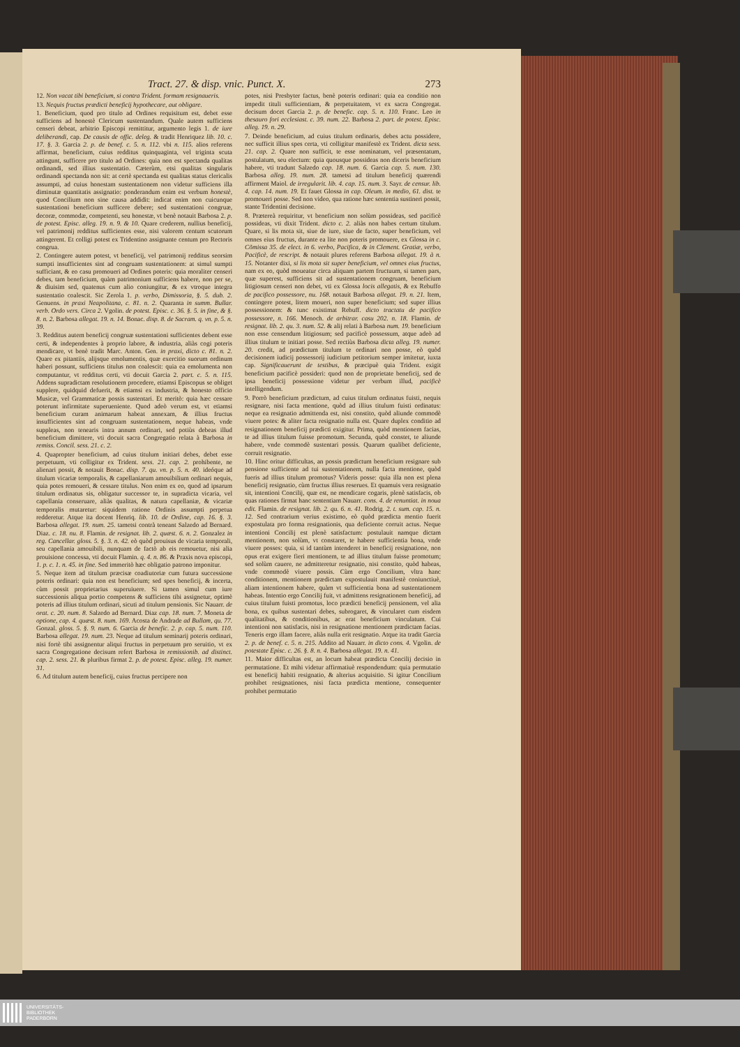Tract. 27. & disp. vnic. Punct. X. 273
12. Non vacat tibi beneficium, si contra Trident. formam resignaueris.
13. Nequis fructus prædicti beneficij hypothecare, aut obligare.
1. Beneficium, quod pro titulo ad Ordines requisitum est, debet esse sufficiens ad honestè Clericum sustentandum. Quale autem sufficiens censeri debeat, arbitrio Episcopi remittitur, argumento legis 1. de iure deliberandi, cap. De causis de offic. deleg. & tradit Henriquez lib. 10. c. 17. §. 3. Garcia 2. p. de benef. c. 5. n. 112. vbi n. 115. alios referens affirmat, beneficium, cuius redditus quinquaginta, vel triginta scuta attingunt, sufficere pro titulo ad Ordines: quia non est spectanda qualitas ordinandi, sed illius sustentatio. Cæterùm, etsi qualitas singularis ordinandi spectanda non sit: at certè spectanda est qualitas status clericalis assumpti, ad cuius honestam sustentationem non videtur sufficiens illa diminutæ quantitatis assignatio: ponderandum enim est verbum honestè, quod Concilium non sine causa addidit: indicat enim non cuicunque sustentationi beneficium sufficere debere; sed sustentationi congruæ, decoræ, commodæ, competenti, seu honestæ, vt benè notauit Barbosa 2. p. de potest. Episc. alleg. 19. n. 9. & 10. Quare crederem, nullius beneficij, vel patrimonij redditus sufficientes esse, nisi valorem centum scutorum attingerent. Et colligi potest ex Tridentino assignante centum pro Rectoris congrua.
2. Contingere autem potest, vt beneficij, vel patrimonij redditus seorsim sumpti insufficientes sint ad congruam sustentationem: at simul sumpti sufficiant, & eo casu promoueri ad Ordines poteris: quia moraliter censeri debes, tam beneficium, quàm patrimonium sufficiens habere, non per se, & diuisim sed, quatenus cum alio coniungitur, & ex vtroque integra sustentatio coalescit. Sic Zerola 1. p. verbo, Dimissoria, §. 5. dub. 2. Genuens. in praxi Neapolitana, c. 81. n. 2. Quaranta in summ. Bullar. verb. Ordo vers. Circa 2. Vgolin. de potest. Episc. c. 36. §. 5. in fine, & §. 8. n. 2. Barbosa allegat. 19. n. 14. Bonac. disp. 8. de Sacram. q. vn. p. 5. n. 39.
3. Redditus autem beneficij congruæ sustentationi sufficientes debent esse certi, & independentes à proprio labore, & industria, aliàs cogi poteris mendicare, vt benè tradit Marc. Anton. Gen. in praxi, dicto c. 81. n. 2. Quare ex pitantiis, alijsque emolumentis, quæ exercitio suorum ordinum haberi possunt, sufficiens titulus non coalescit: quia ea emolumenta non computantur, vt redditus certi, vti docuit Garcia 2. part. c. 5. n. 115. Addens supradictam resolutionem procedere, etiamsi Episcopus se obliget supplere, quidquid defuerit, & etiamsi ex industria, & honesto officio Musicæ, vel Grammaticæ possis sustentari. Et meritò: quia hæc cessare poterunt infirmitate superueniente. Quod adeò verum est, vt etiamsi beneficium curam animarum habeat annexam, & illius fructus insufficientes sint ad congruam sustentationem, neque habeas, vnde suppleas, non tenearis intra annum ordinari, sed potiùs debeas illud beneficium dimittere, vti docuit sacra Congregatio relata à Barbosa in remiss. Concil. sess. 21. c. 2.
4. Quapropter beneficium, ad cuius titulum initiari debes, debet esse perpetuum, vti colligitur ex Trident. sess. 21. cap. 2. prohibente, ne alienari possit, & notauit Bonac. disp. 7. qu. vn. p. 5. n. 40. ideóque ad titulum vicariæ temporalis, & capellaniarum amouibilium ordinari nequis, quia potes remoueri, & cessare titulus. Non enim ex eo, quod ad ipsarum titulum ordinatus sis, obligatur successor te, in supradicta vicaria, vel capellania conseruare, aliàs qualitas, & natura capellaniæ, & vicariæ temporalis mutaretur: siquidem ratione Ordinis assumpti perpetua redderetur. Atque ita docent Henriq. lib. 10. de Ordine, cap. 16. §. 3. Barbosa allegat. 19. num. 25. tametsi contrà teneant Salzedo ad Bernard. Diaz. c. 18. nu. 8. Flamin. de resignat. lib. 2. quæst. 6. n. 2. Gonzalez in reg. Cancellar. gloss. 5. §. 3. n. 42. eò quòd prouisus de vicaria temporali, seu capellania amouibili, nunquam de factò ab eis remouetur, nisi alia prouisione concessa, vti docuit Flamin. q. 4. n. 86. & Praxis nova episcopi, 1. p. c. 1. n. 45. in fine. Sed immeritò hæc obligatio patrono imponitur.
5. Neque item ad titulum præcisæ coadiutoriæ cum futura successione poteris ordinari: quia non est beneficium; sed spes beneficij, & incerta, cùm possit proprietarius superuiuere. Si tamen simul cum iure successionis aliqua portio competens & sufficiens tibi assignetur, optimè poteris ad illius titulum ordinari, sicuti ad titulum pensionis. Sic Nauarr. de orat. c. 20. num. 8. Salzedo ad Bernard. Diaz cap. 18. num. 7. Moneta de optione, cap. 4. quæst. 8. num. 169. Acosta de Andrade ad Bullam, qu. 77. Gonzal. gloss. 5. §. 9. num. 6. Garcia de benefic. 2. p. cap. 5. num. 110. Barbosa allegat. 19. num. 23. Neque ad titulum seminarij poteris ordinari, nisi fortè tibi assignentur aliqui fructus in perpetuum pro seruitio, vt ex sacra Congregatione decisum refert Barbosa in remissionib. ad distinct. cap. 2. sess. 21. & pluribus firmat 2. p. de potest. Episc. alleg. 19. numer. 31.
6. Ad titulum autem beneficij, cuius fructus percipere non
potes, nisi Presbyter factus, benè poteris ordinari: quia ea conditio non impedit tituli sufficientiam, & perpetuitatem, vt ex sacra Congregat. decisum docet Garcia 2. p. de benefic. cap. 5. n. 110. Franc. Leo in thesauro fori ecclesiast. c. 39. num. 22. Barbosa 2. part. de potest. Episc. alleg. 19. n. 29.
7. Deinde beneficium, ad cuius titulum ordinaris, debes actu possidere, nec sufficit illius spes certa, vti colligitur manifestè ex Trident. dicta sess. 21. cap. 2. Quare non sufficit, te esse nominatum, vel præsentatum, postulatum, seu electum: quia quousque possideas non diceris beneficium habere, vti tradunt Salzedo cap. 18. num. 6. Garcia cap. 5. num. 130. Barbosa alleg. 19. num. 28. tametsi ad titulum beneficij quærendi affirment Maiol. de irregularit. lib. 4. cap. 15. num. 3. Sayr. de censur. lib. 4. cap. 14. num. 19. Et fauet Glossa in cap. Oleum. in medio, 61. dist. te promoueri posse. Sed non video, qua ratione hæc sententia sustineri possit, stante Tridentini decisione.
8. Prætereà requiritur, vt beneficium non solùm possideas, sed pacificè possideas, vti dixit Trident. dicto c. 2. aliàs non habes certum titulum. Quare, si lis mota sit, siue de iure, siue de facto, super beneficium, vel omnes eius fructus, durante ea lite non poteris promouere, ex Glossa in c. Cõmissa 35. de elect. in 6. verbo, Pacifica, & in Clement. Gratiæ, verbo, Pacificè, de rescript. & notauit plures referens Barbosa allegat. 19. à n. 15. Notanter dixi, si lis mota sit super beneficium, vel omnes eius fructus, nam ex eo, quòd moueatur circa aliquam partem fructuum, si tamen pars, quæ superest, sufficiens sit ad sustentationem congruam, beneficium litigiosum censeri non debet, vti ex Glossa locis allegatis, & ex Rebuffo de pacifico possessore, nu. 168. notauit Barbosa allegat. 19. n. 21. Item, contingere potest, litem moueri, non super beneficium; sed super illius possessionem: & tunc existimat Rebuff. dicto tractatu de pacifico possessore, n. 166. Menoch. de arbitrar. casu 202. n. 18. Flamin. de resignat. lib. 2. qu. 3. num. 52. & alij relati à Barbosa num. 19. beneficium non esse censendum litigiosum; sed pacificè possessum, atque adeò ad illius titulum te initiari posse. Sed rectiùs Barbosa dicta alleg. 19. numer. 20. credit, ad prædictum titulum te ordinari non posse, eò quòd decisionem iudicij possessorij iudicium petitorium semper imitetur, iuxta cap. Significauerunt de testibus, & præcipuè quia Trident. exigit beneficium pacificè possideri: quod non de proprietate beneficij, sed de ipsa beneficij possessione videtur per verbum illud, pacificè intelligendum.
9. Porrò beneficium prædictum, ad cuius titulum ordinatus fuisti, nequis resignare, nisi facta mentione, quòd ad illius titulum fuisti ordinatus: neque ea resignatio admittenda est, nisi constito, quòd aliunde commodè viuere potes: & aliter facta resignatio nulla est. Quare duplex conditio ad resignationem beneficij prædicti exigitur. Prima, quòd mentionem facias, te ad illius titulum fuisse promotum. Secunda, quòd constet, te aliunde habere, vnde commodè sustentari possis. Quarum qualibet deficiente, corruit resignatio.
10. Hinc oritur difficultas, an possis prædictum beneficium resignare sub pensione sufficiente ad tui sustentationem, nulla facta mentione, quòd fueris ad illius titulum promotus? Videris posse: quia illa non est plena beneficij resignatio, cùm fructus illius reserues. Et quamuis vera resignatio sit, intentioni Concilij, quæ est, ne mendicare cogaris, plenè satisfacis, ob quas rationes firmat hanc sententiam Nauarr. cons. 4. de renuntiat. in noua edit. Flamin. de resignat. lib. 2. qu. 6. n. 41. Rodrig. 2. t. sum. cap. 15. n. 12. Sed contrarium verius existimo, eò quòd prædicta mentio fuerit expostulata pro forma resignationis, qua deficiente corruit actus. Neque intentioni Concilij est plenè satisfactum: postulauit namque dictam mentionem, non solùm, vt constaret, te habere sufficientia bona, vnde viuere posses: quia, si id tantùm intenderet in beneficij resignatione, non opus erat exigere fieri mentionem, te ad illius titulum fuisse promotum; sed solùm cauere, ne admitteretur resignatio, nisi constito, quòd habeas, vnde commodè viuere possis. Cùm ergo Concilium, vltra hanc conditionem, mentionem prædictam expostulauit manifestè coniunctiuè, aliam intentionem habere, quàm vt sufficientia bona ad sustentationem habeas. Intentio ergo Concilij fuit, vt admittens resignationem beneficij, ad cuius titulum fuisti promotus, loco prædicti beneficij pensionem, vel alia bona, ex quibus sustentari debes, subrogaret, & vincularet cum eisdem qualitatibus, & conditionibus, ac erat beneficium vinculatum. Cui intentioni non satisfacis, nisi in resignatione mentionem prædictam facias. Teneris ergo illam facere, aliàs nulla erit resignatio. Atque ita tradit Garcia 2. p. de benef. c. 5. n. 215. Addito ad Nauarr. in dicto cons. 4. Vgolin. de potestate Episc. c. 26. §. 8. n. 4. Barbosa allegat. 19. n. 41.
11. Maior difficultas est, an locum habeat prædicta Concilij decisio in permutatione. Et mihi videtur affirmatiuè respondendum: quia permutatio est beneficij habiti resignatio, & alterius acquisitio. Si igitur Concilium prohibet resignationes, nisi facta prædicta mentione, consequenter prohibet permutatio
UNIVERSITÄTS-
BIBLIOTHEK
PADERBORN